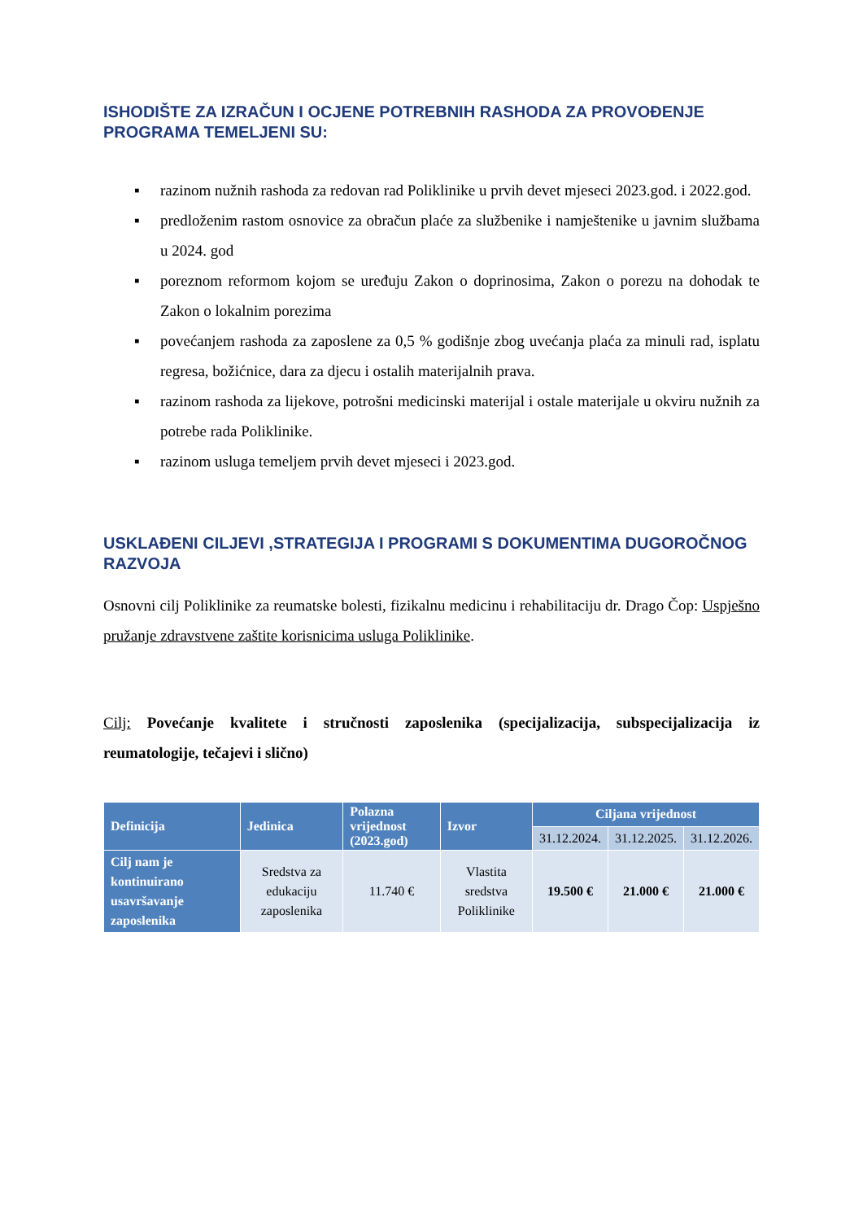ISHODIŠTE ZA IZRAČUN I OCJENE POTREBNIH RASHODA ZA PROVOĐENJE PROGRAMA TEMELJENI SU:
▪ razinom nužnih rashoda za redovan rad Poliklinike u prvih devet mjeseci 2023.god. i 2022.god.
▪ predloženim rastom osnovice za obračun plaće za službenike i namještenike u javnim službama u 2024. god
▪ poreznom reformom kojom se uređuju Zakon o doprinosima, Zakon o porezu na dohodak te Zakon o lokalnim porezima
▪ povećanjem rashoda za zaposlene za 0,5 % godišnje zbog uvećanja plaća za minuli rad, isplatu regresa, božićnice, dara za djecu i ostalih materijalnih prava.
▪ razinom rashoda za lijekove, potrošni medicinski materijal i ostale materijale u okviru nužnih za potrebe rada Poliklinike.
▪ razinom usluga temeljem prvih devet mjeseci i 2023.god.
USKLAĐENI CILJEVI ,STRATEGIJA I PROGRAMI S DOKUMENTIMA DUGOROČNOG RAZVOJA
Osnovni cilj Poliklinike za reumatske bolesti, fizikalnu medicinu i rehabilitaciju dr. Drago Čop: Uspješno pružanje zdravstvene zaštite korisnicima usluga Poliklinike.
Cilj: Povećanje kvalitete i stručnosti zaposlenika (specijalizacija, subspecijalizacija iz reumatologije, tečajevi i slično)
| Definicija | Jedinica | Polazna vrijednost (2023.god) | Izvor | Ciljana vrijednost | | |
| --- | --- | --- | --- | --- | --- | --- |
| | | | | 31.12.2024. | 31.12.2025. | 31.12.2026. |
| Cilj nam je kontinuirano usavršavanje zaposlenika | Sredstva za edukaciju zaposlenika | 11.740 € | Vlastita sredstva Poliklinike | 19.500 € | 21.000 € | 21.000 € |